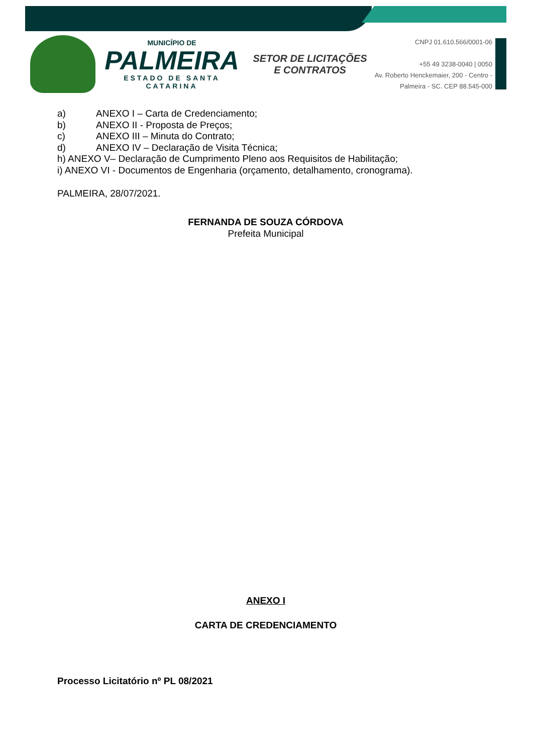MUNICÍPIO DE
PALMEIRA
ESTADO DE SANTA CATARINA
SETOR DE LICITAÇÕES E CONTRATOS
CNPJ 01.610.566/0001-06
+55 49 3238-0040 | 0050
Av. Roberto Henckemaier, 200 - Centro -
Palmeira - SC. CEP 88.545-000
a) ANEXO I – Carta de Credenciamento;
b) ANEXO II - Proposta de Preços;
c) ANEXO III – Minuta do Contrato;
d) ANEXO IV – Declaração de Visita Técnica;
h) ANEXO V– Declaração de Cumprimento Pleno aos Requisitos de Habilitação;
i) ANEXO VI - Documentos de Engenharia (orçamento, detalhamento, cronograma).
PALMEIRA, 28/07/2021.
FERNANDA DE SOUZA CÓRDOVA
Prefeita Municipal
ANEXO I
CARTA DE CREDENCIAMENTO
Processo Licitatório nº PL 08/2021